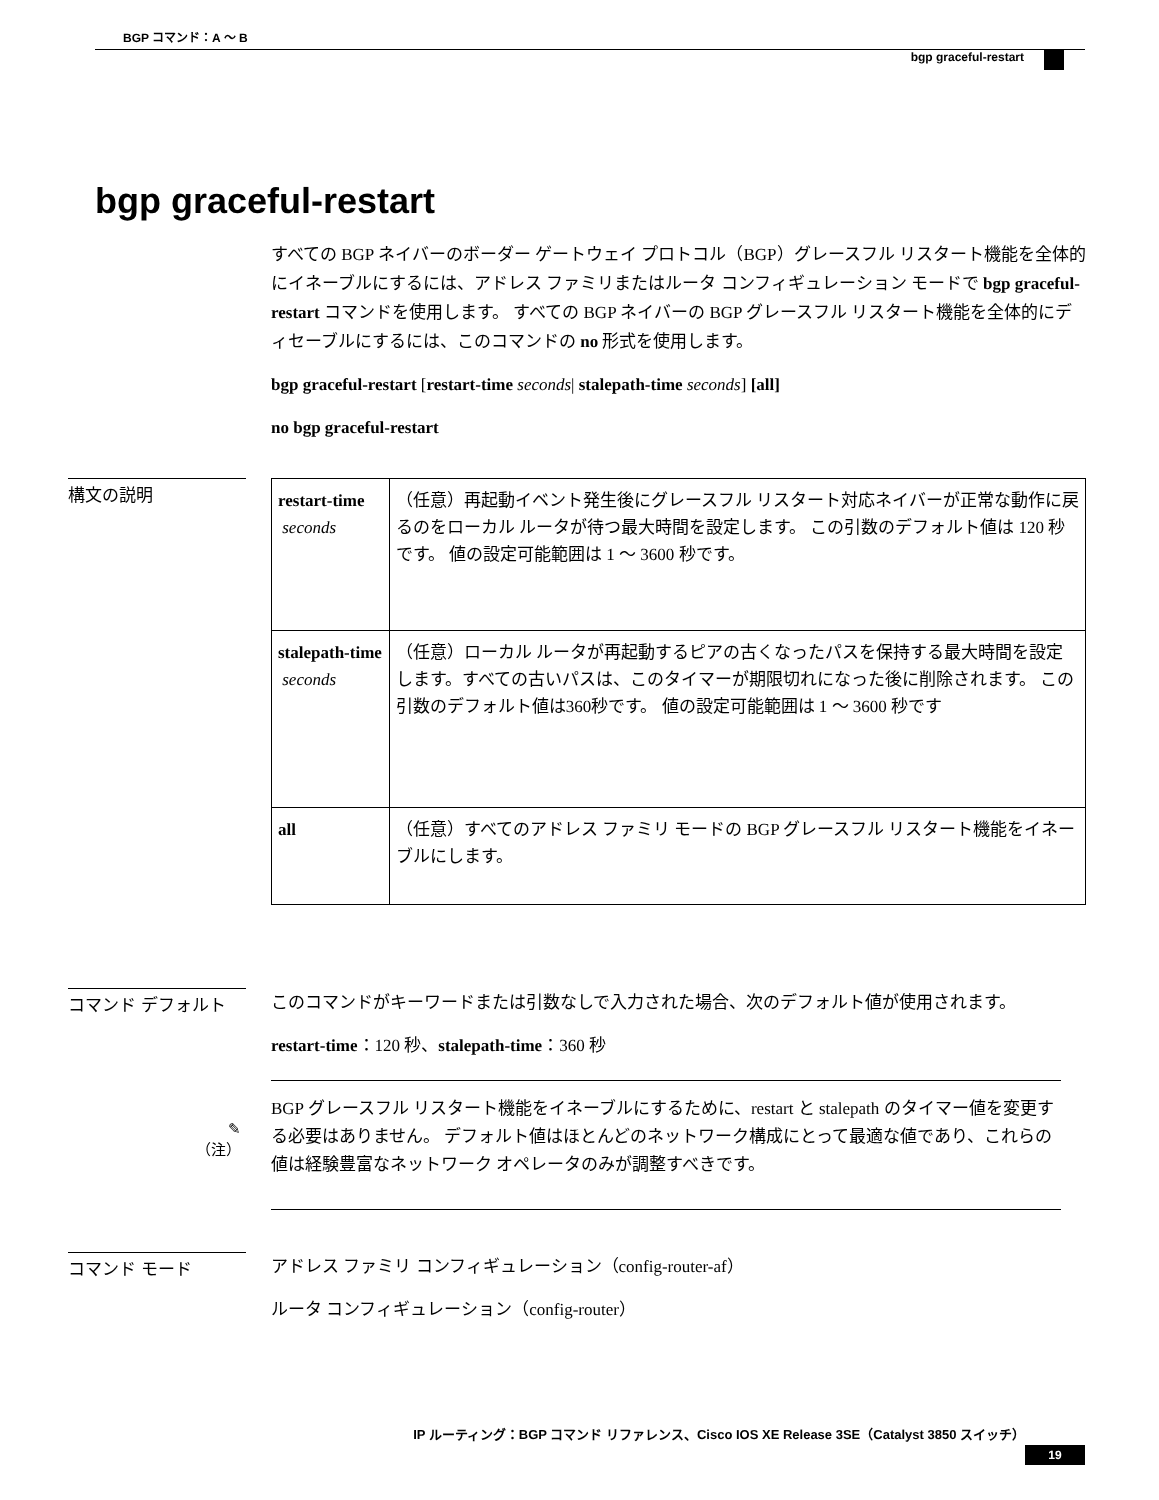BGP コマンド：A ～ B
bgp graceful-restart
bgp graceful-restart
すべての BGP ネイバーのボーダー ゲートウェイ プロトコル（BGP）グレースフル リスタート機能を全体的にイネーブルにするには、アドレス ファミリまたはルータ コンフィギュレーション モードで bgp graceful-restart コマンドを使用します。 すべての BGP ネイバーの BGP グレースフル リスタート機能を全体的にディセーブルにするには、このコマンドの no 形式を使用します。
bgp graceful-restart [restart-time seconds| stalepath-time seconds] [all]
no bgp graceful-restart
構文の説明
| restart-time seconds | （任意）再起動イベント発生後にグレースフル リスタート対応ネイバーが正常な動作に戻るのをローカル ルータが待つ最大時間を設定します。 この引数のデフォルト値は 120 秒です。 値の設定可能範囲は 1 ～ 3600 秒です。 |
| stalepath-time seconds | （任意）ローカル ルータが再起動するピアの古くなったパスを保持する最大時間を設定します。すべての古いパスは、このタイマーが期限切れになった後に削除されます。 この引数のデフォルト値は360秒です。 値の設定可能範囲は 1 ～ 3600 秒です |
| all | （任意）すべてのアドレス ファミリ モードの BGP グレースフル リスタート機能をイネーブルにします。 |
コマンド デフォルト
このコマンドがキーワードまたは引数なしで入力された場合、次のデフォルト値が使用されます。
restart-time：120 秒、stalepath-time：360 秒
✎
（注）
BGP グレースフル リスタート機能をイネーブルにするために、restart と stalepath のタイマー値を変更する必要はありません。 デフォルト値はほとんどのネットワーク構成にとって最適な値であり、これらの値は経験豊富なネットワーク オペレータのみが調整すべきです。
コマンド モード
アドレス ファミリ コンフィギュレーション（config-router-af）
ルータ コンフィギュレーション（config-router）
IP ルーティング：BGP コマンド リファレンス、Cisco IOS XE Release 3SE（Catalyst 3850 スイッチ）
19